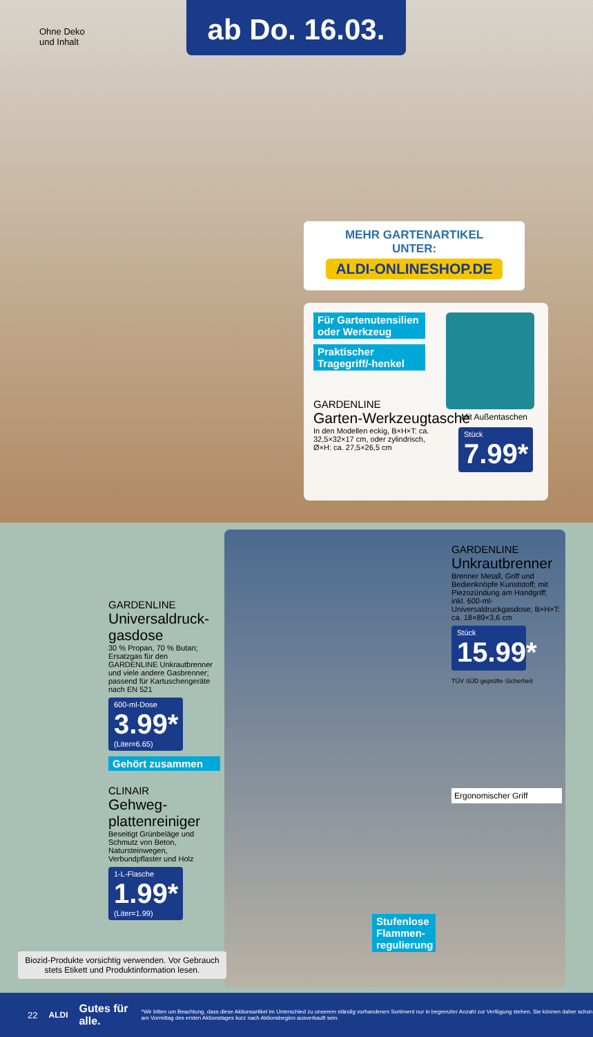Ohne Deko
und Inhalt
ab Do. 16.03.
MEHR GARTENARTIKEL
UNTER:
ALDI-ONLINESHOP.DE
Für Gartenutensilien oder Werkzeug
Praktischer Tragegriff/-henkel
Mit Außentaschen
GARDENLINE
Garten-Werkzeugtasche
In den Modellen eckig, B×H×T: ca. 32,5×32×17 cm, oder zylindrisch, Ø×H: ca. 27,5×26,5 cm
Stück
7.99*
GARDENLINE
Universaldruck-gasdose
30 % Propan, 70 % Butan; Ersatzgas für den GARDENLINE Unkrautbrenner und viele andere Gasbrenner; passend für Kartuschengeräte nach EN 521
600-ml-Dose
3.99*
(Liter=6.65)
Gehört zusammen
CLINAIR
Gehweg-plattenreiniger
Beseitigt Grünbeläge und Schmutz von Beton, Natursteinwegen, Verbundpflaster und Holz
1-L-Flasche
1.99*
(Liter=1.99)
Stufenlose Flammen-regulierung
GARDENLINE
Unkrautbrenner
Brenner Metall, Griff und Bedienknöpfe Kunststoff; mit Piezozündung am Handgriff; inkl. 600-ml-Universaldruckgasdose; B×H×T: ca. 18×89×3,6 cm
Stück
15.99*
TÜV SÜD geprüfte Sicherheit
Ergonomischer Griff
Biozid-Produkte vorsichtig verwenden. Vor Gebrauch stets Etikett und Produktinformation lesen.
22 ALDI Gutes für alle. *Wir bitten um Beachtung, dass diese Aktionsartikel im Unterschied zu unserem ständig vorhandenen Sortiment nur in begrenzter Anzahl zur Verfügung stehen. Sie können daher schon am Vormittag des ersten Aktionstages kurz nach Aktionsbeginn ausverkauft sein.